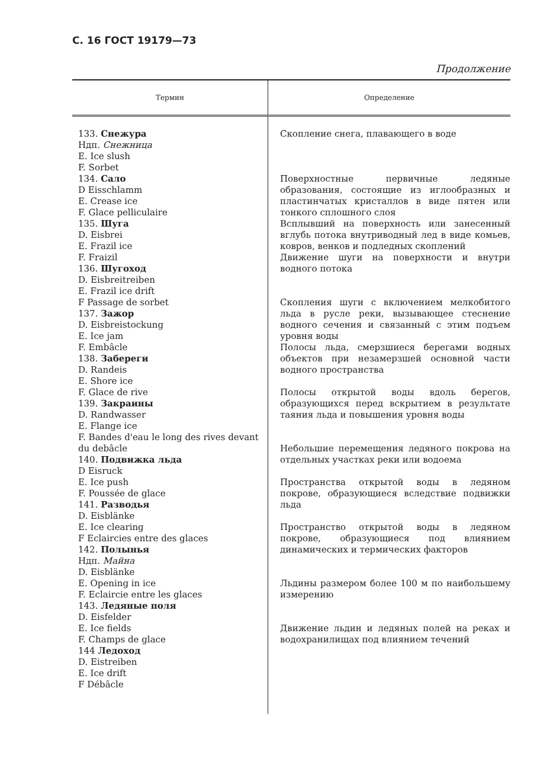С. 16 ГОСТ 19179—73
Продолжение
| Термин | Определение |
| --- | --- |
| 133. Снежура Ндп. Снежница E. Ice slush F. Sorbet 134. Сало D Eisschlamm E. Crease ice F. Glace pelliculaire 135. Шуга D. Eisbrei E. Frazil ice F. Fraizil 136. Шугоход D. Eisbreitreiben E. Frazil ice drift F Passage de sorbet 137. Зажор D. Eisbreistockung E. Ice jam F. Embâcle 138. Забереги D. Randeis E. Shore ice F. Glace de rive 139. Закраины D. Randwasser E. Flange ice F. Bandes d'eau le long des rives devant du debâcle 140. Подвижка льда D Eisruck E. Ice push F. Poussée de glace 141. Разводья D. Eisblänke E. Ice clearing F Eclaircies entre des glaces 142. Полынья Ндп. Майна D. Eisblänke E. Opening in ice F. Eclaircie entre les glaces 143. Ледяные поля D. Eisfelder E. Ice fields F. Champs de glace 144 Ледоход D. Eistreiben E. Ice drift F Débâcle | Скопление снега, плавающего в воде Поверхностные первичные ледяные образования, состоящие из иглообразных и пластинчатых кристаллов в виде пятен или тонкого сплошного слоя Всплывший на поверхность или занесенный вглубь потока внутриводный лед в виде комьев, ковров, венков и подледных скоплений Движение шуги на поверхности и внутри водного потока Скопления шуги с включением мелкобитого льда в русле реки, вызывающее стеснение водного сечения и связанный с этим подъем уровня воды Полосы льда, смерзшиеся берегами водных объектов при незамерзшей основной части водного пространства Полосы открытой воды вдоль берегов, образующихся перед вскрытием в результате таяния льда и повышения уровня воды Небольшие перемещения ледяного покрова на отдельных участках реки или водоема Пространства открытой воды в ледяном покрове, образующиеся вследствие подвижки льда Пространство открытой воды в ледяном покрове, образующиеся под влиянием динамических и термических факторов Льдины размером более 100 м по наибольшему измерению Движение льдин и ледяных полей на реках и водохранилищах под влиянием течений |